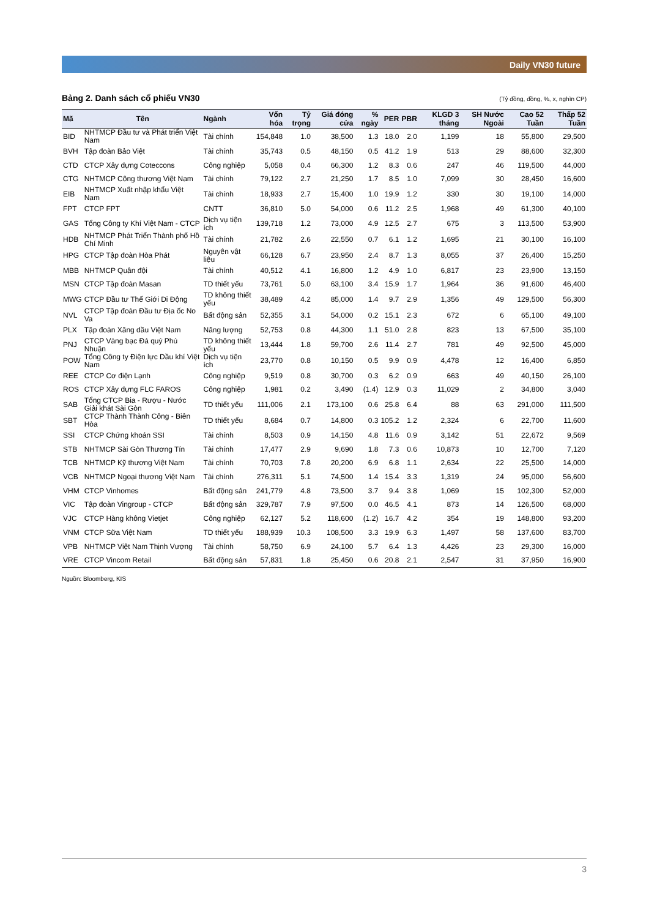Daily VN30 future
Bảng 2. Danh sách cổ phiếu VN30 (Tỷ đồng, đồng, %, x, nghìn CP)
| Mã | Tên | Ngành | Vốn hóa | Tỷ trọng | Giá đóng cửa | % ngày | PER | PBR | KLGD 3 tháng | SH Nước Ngoài | Cao 52 Tuần | Thấp 52 Tuần |
| --- | --- | --- | --- | --- | --- | --- | --- | --- | --- | --- | --- | --- |
| BID | NHTMCP Đầu tư và Phát triển Việt Nam | Tài chính | 154,848 | 1.0 | 38,500 | 1.3 | 18.0 | 2.0 | 1,199 | 18 | 55,800 | 29,500 |
| BVH | Tập đoàn Bảo Việt | Tài chính | 35,743 | 0.5 | 48,150 | 0.5 | 41.2 | 1.9 | 513 | 29 | 88,600 | 32,300 |
| CTD | CTCP Xây dựng Coteccons | Công nghiệp | 5,058 | 0.4 | 66,300 | 1.2 | 8.3 | 0.6 | 247 | 46 | 119,500 | 44,000 |
| CTG | NHTMCP Công thương Việt Nam | Tài chính | 79,122 | 2.7 | 21,250 | 1.7 | 8.5 | 1.0 | 7,099 | 30 | 28,450 | 16,600 |
| EIB | NHTMCP Xuất nhập khẩu Việt Nam | Tài chính | 18,933 | 2.7 | 15,400 | 1.0 | 19.9 | 1.2 | 330 | 30 | 19,100 | 14,000 |
| FPT | CTCP FPT | CNTT | 36,810 | 5.0 | 54,000 | 0.6 | 11.2 | 2.5 | 1,968 | 49 | 61,300 | 40,100 |
| GAS | Tổng Công ty Khí Việt Nam - CTCP | Dịch vụ tiện ích | 139,718 | 1.2 | 73,000 | 4.9 | 12.5 | 2.7 | 675 | 3 | 113,500 | 53,900 |
| HDB | NHTMCP Phát Triển Thành phố Hồ Chí Minh | Tài chính | 21,782 | 2.6 | 22,550 | 0.7 | 6.1 | 1.2 | 1,695 | 21 | 30,100 | 16,100 |
| HPG | CTCP Tập đoàn Hòa Phát | Nguyên vật liệu | 66,128 | 6.7 | 23,950 | 2.4 | 8.7 | 1.3 | 8,055 | 37 | 26,400 | 15,250 |
| MBB | NHTMCP Quân đội | Tài chính | 40,512 | 4.1 | 16,800 | 1.2 | 4.9 | 1.0 | 6,817 | 23 | 23,900 | 13,150 |
| MSN | CTCP Tập đoàn Masan | TD thiết yếu | 73,761 | 5.0 | 63,100 | 3.4 | 15.9 | 1.7 | 1,964 | 36 | 91,600 | 46,400 |
| MWG | CTCP Đầu tư Thế Giới Di Động | TD không thiết yếu | 38,489 | 4.2 | 85,000 | 1.4 | 9.7 | 2.9 | 1,356 | 49 | 129,500 | 56,300 |
| NVL | CTCP Tập đoàn Đầu tư Địa ốc No Va | Bất động sản | 52,355 | 3.1 | 54,000 | 0.2 | 15.1 | 2.3 | 672 | 6 | 65,100 | 49,100 |
| PLX | Tập đoàn Xăng dầu Việt Nam | Năng lượng | 52,753 | 0.8 | 44,300 | 1.1 | 51.0 | 2.8 | 823 | 13 | 67,500 | 35,100 |
| PNJ | CTCP Vàng bạc Đá quý Phú Nhuận | TD không thiết yếu | 13,444 | 1.8 | 59,700 | 2.6 | 11.4 | 2.7 | 781 | 49 | 92,500 | 45,000 |
| POW | Tổng Công ty Điện lực Dầu khí Việt Nam | Dịch vụ tiện ích | 23,770 | 0.8 | 10,150 | 0.5 | 9.9 | 0.9 | 4,478 | 12 | 16,400 | 6,850 |
| REE | CTCP Cơ điện Lạnh | Công nghiệp | 9,519 | 0.8 | 30,700 | 0.3 | 6.2 | 0.9 | 663 | 49 | 40,150 | 26,100 |
| ROS | CTCP Xây dựng FLC FAROS | Công nghiệp | 1,981 | 0.2 | 3,490 | (1.4) | 12.9 | 0.3 | 11,029 | 2 | 34,800 | 3,040 |
| SAB | Tổng CTCP Bia - Rượu - Nước Giải khát Sài Gòn | TD thiết yếu | 111,006 | 2.1 | 173,100 | 0.6 | 25.8 | 6.4 | 88 | 63 | 291,000 | 111,500 |
| SBT | CTCP Thành Thành Công - Biên Hòa | TD thiết yếu | 8,684 | 0.7 | 14,800 | 0.3 | 105.2 | 1.2 | 2,324 | 6 | 22,700 | 11,600 |
| SSI | CTCP Chứng khoán SSI | Tài chính | 8,503 | 0.9 | 14,150 | 4.8 | 11.6 | 0.9 | 3,142 | 51 | 22,672 | 9,569 |
| STB | NHTMCP Sài Gòn Thương Tín | Tài chính | 17,477 | 2.9 | 9,690 | 1.8 | 7.3 | 0.6 | 10,873 | 10 | 12,700 | 7,120 |
| TCB | NHTMCP Kỹ thương Việt Nam | Tài chính | 70,703 | 7.8 | 20,200 | 6.9 | 6.8 | 1.1 | 2,634 | 22 | 25,500 | 14,000 |
| VCB | NHTMCP Ngoại thương Việt Nam | Tài chính | 276,311 | 5.1 | 74,500 | 1.4 | 15.4 | 3.3 | 1,319 | 24 | 95,000 | 56,600 |
| VHM | CTCP Vinhomes | Bất động sản | 241,779 | 4.8 | 73,500 | 3.7 | 9.4 | 3.8 | 1,069 | 15 | 102,300 | 52,000 |
| VIC | Tập đoàn Vingroup - CTCP | Bất động sản | 329,787 | 7.9 | 97,500 | 0.0 | 46.5 | 4.1 | 873 | 14 | 126,500 | 68,000 |
| VJC | CTCP Hàng không Vietjet | Công nghiệp | 62,127 | 5.2 | 118,600 | (1.2) | 16.7 | 4.2 | 354 | 19 | 148,800 | 93,200 |
| VNM | CTCP Sữa Việt Nam | TD thiết yếu | 188,939 | 10.3 | 108,500 | 3.3 | 19.9 | 6.3 | 1,497 | 58 | 137,600 | 83,700 |
| VPB | NHTMCP Việt Nam Thịnh Vượng | Tài chính | 58,750 | 6.9 | 24,100 | 5.7 | 6.4 | 1.3 | 4,426 | 23 | 29,300 | 16,000 |
| VRE | CTCP Vincom Retail | Bất động sản | 57,831 | 1.8 | 25,450 | 0.6 | 20.8 | 2.1 | 2,547 | 31 | 37,950 | 16,900 |
Nguồn: Bloomberg, KIS
3